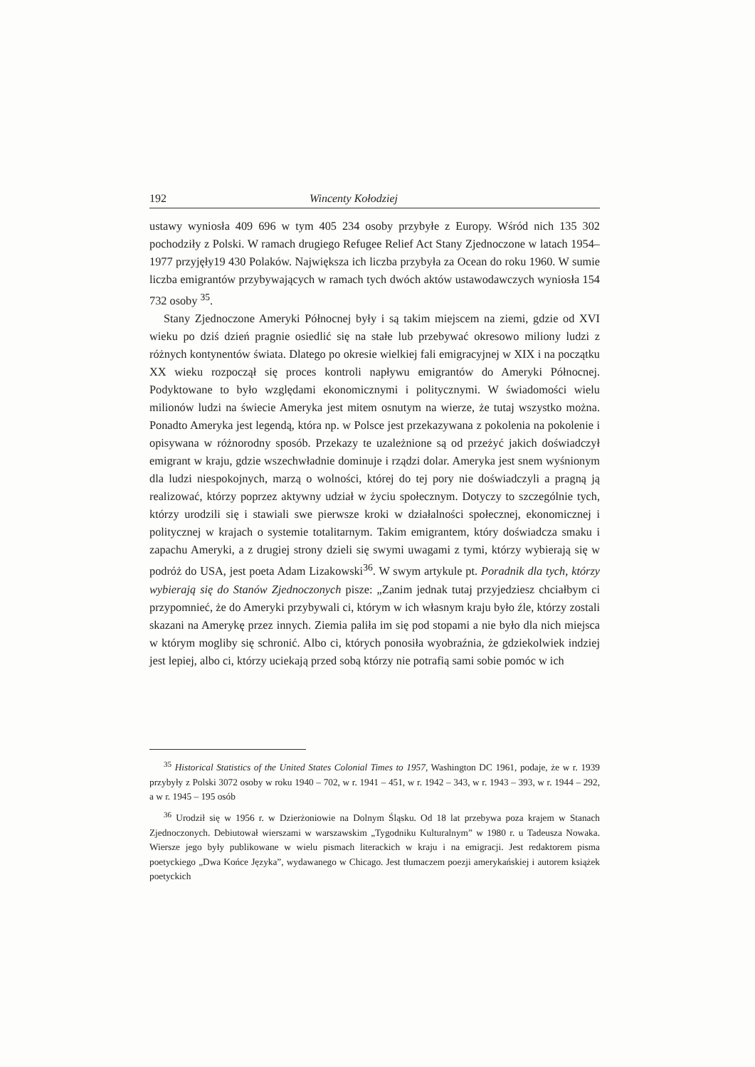192 Wincenty Kołodziej
ustawy wyniosła 409 696 w tym 405 234 osoby przybyłe z Europy. Wśród nich 135 302 pochodziły z Polski. W ramach drugiego Refugee Relief Act Stany Zjednoczone w latach 1954–1977 przyjęły19 430 Polaków. Największa ich liczba przybyła za Ocean do roku 1960. W sumie liczba emigrantów przybywających w ramach tych dwóch aktów ustawodawczych wyniosła 154 732 osoby <sup>35</sup>.
Stany Zjednoczone Ameryki Północnej były i są takim miejscem na ziemi, gdzie od XVI wieku po dziś dzień pragnie osiedlić się na stałe lub przebywać okresowo miliony ludzi z różnych kontynentów świata. Dlatego po okresie wielkiej fali emigracyjnej w XIX i na początku XX wieku rozpoczął się proces kontroli napływu emigrantów do Ameryki Północnej. Podyktowane to było względami ekonomicznymi i politycznymi. W świadomości wielu milionów ludzi na świecie Ameryka jest mitem osnutym na wierze, że tutaj wszystko można. Ponadto Ameryka jest legendą, która np. w Polsce jest przekazywana z pokolenia na pokolenie i opisywana w różnorodny sposób. Przekazy te uzależnione są od przeżyć jakich doświadczył emigrant w kraju, gdzie wszechwładnie dominuje i rządzi dolar. Ameryka jest snem wyśnionym dla ludzi niespokojnych, marzą o wolności, której do tej pory nie doświadczyli a pragną ją realizować, którzy poprzez aktywny udział w życiu społecznym. Dotyczy to szczególnie tych, którzy urodzili się i stawiali swe pierwsze kroki w działalności społecznej, ekonomicznej i politycznej w krajach o systemie totalitarnym. Takim emigrantem, który doświadcza smaku i zapachu Ameryki, a z drugiej strony dzieli się swymi uwagami z tymi, którzy wybierają się w podróż do USA, jest poeta Adam Lizakowski<sup>36</sup>. W swym artykule pt. Poradnik dla tych, którzy wybierają się do Stanów Zjednoczonych pisze: „Zanim jednak tutaj przyjedziesz chciałbym ci przypomnieć, że do Ameryki przybywali ci, którym w ich własnym kraju było źle, którzy zostali skazani na Amerykę przez innych. Ziemia paliła im się pod stopami a nie było dla nich miejsca w którym mogliby się schronić. Albo ci, których ponosiła wyobraźnia, że gdziekolwiek indziej jest lepiej, albo ci, którzy uciekają przed sobą którzy nie potrafią sami sobie pomóc w ich
<sup>35</sup> Historical Statistics of the United States Colonial Times to 1957, Washington DC 1961, podaje, że w r. 1939 przybyły z Polski 3072 osoby w roku 1940 – 702, w r. 1941 – 451, w r. 1942 – 343, w r. 1943 – 393, w r. 1944 – 292, a w r. 1945 – 195 osób
<sup>36</sup> Urodził się w 1956 r. w Dzierżoniowie na Dolnym Śląsku. Od 18 lat przebywa poza krajem w Stanach Zjednoczonych. Debiutował wierszami w warszawskim „Tygodniku Kulturalnym” w 1980 r. u Tadeusza Nowaka. Wiersze jego były publikowane w wielu pismach literackich w kraju i na emigracji. Jest redaktorem pisma poetyckiego „Dwa Końce Języka”, wydawanego w Chicago. Jest tłumaczem poezji amerykańskiej i autorem książek poetyckich